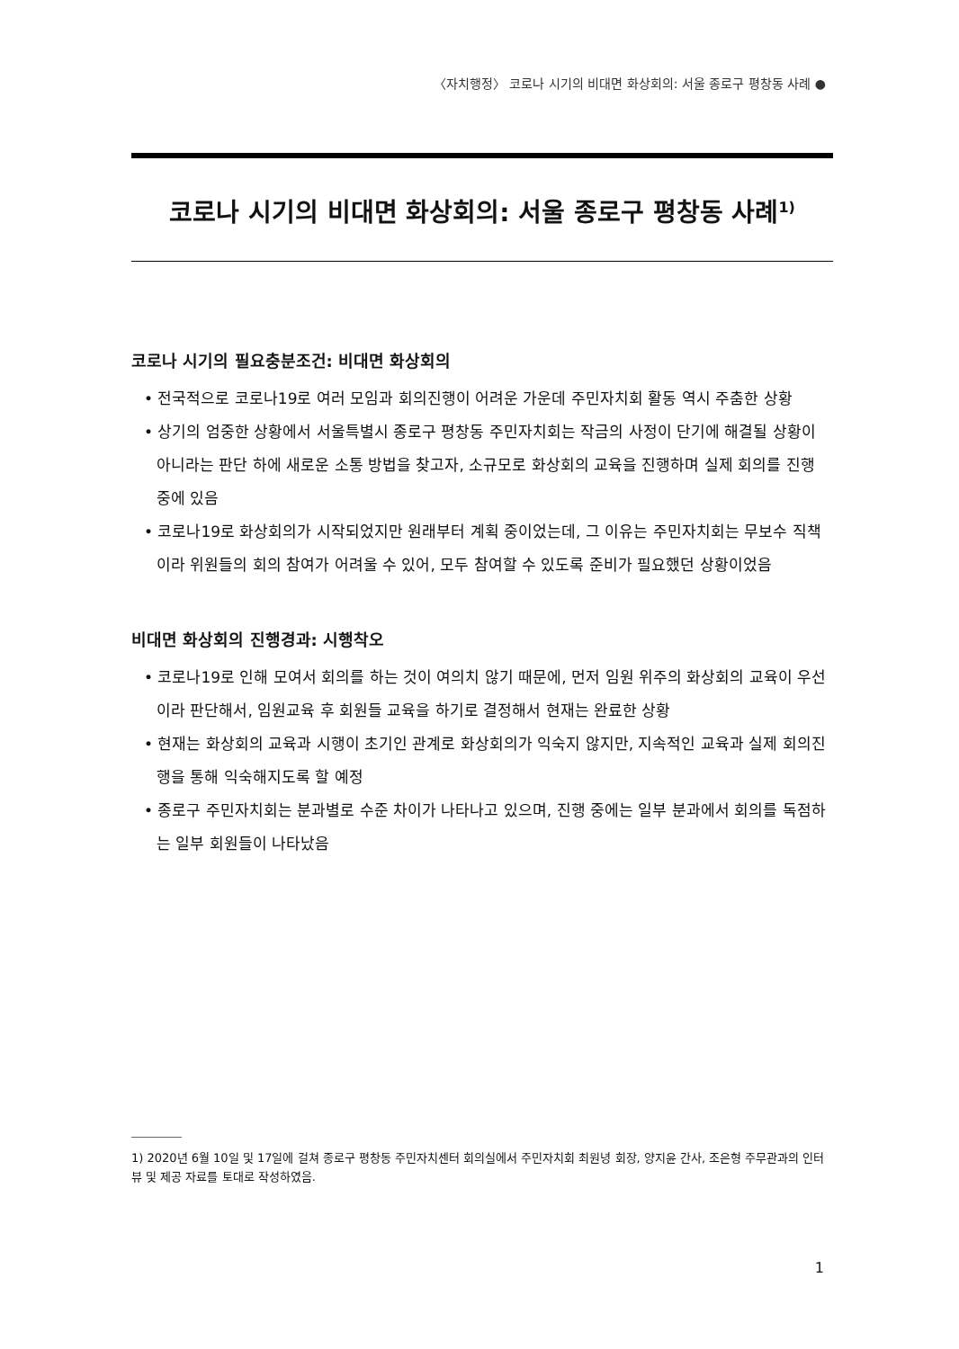〈자치행정〉 코로나 시기의 비대면 화상회의: 서울 종로구 평창동 사례 ●
코로나 시기의 비대면 화상회의: 서울 종로구 평창동 사례<sup>1)</sup>
코로나 시기의 필요충분조건: 비대면 화상회의
• 전국적으로 코로나19로 여러 모임과 회의진행이 어려운 가운데 주민자치회 활동 역시 주춤한 상황
• 상기의 엄중한 상황에서 서울특별시 종로구 평창동 주민자치회는 작금의 사정이 단기에 해결될 상황이 아니라는 판단 하에 새로운 소통 방법을 찾고자, 소규모로 화상회의 교육을 진행하며 실제 회의를 진행 중에 있음
• 코로나19로 화상회의가 시작되었지만 원래부터 계획 중이었는데, 그 이유는 주민자치회는 무보수 직책이라 위원들의 회의 참여가 어려울 수 있어, 모두 참여할 수 있도록 준비가 필요했던 상황이었음
비대면 화상회의 진행경과: 시행착오
• 코로나19로 인해 모여서 회의를 하는 것이 여의치 않기 때문에, 먼저 임원 위주의 화상회의 교육이 우선이라 판단해서, 임원교육 후 회원들 교육을 하기로 결정해서 현재는 완료한 상황
• 현재는 화상회의 교육과 시행이 초기인 관계로 화상회의가 익숙지 않지만, 지속적인 교육과 실제 회의진행을 통해 익숙해지도록 할 예정
• 종로구 주민자치회는 분과별로 수준 차이가 나타나고 있으며, 진행 중에는 일부 분과에서 회의를 독점하는 일부 회원들이 나타났음
1) 2020년 6월 10일 및 17일에 걸쳐 종로구 평창동 주민자치센터 회의실에서 주민자치회 최원녕 회장, 양지윤 간사, 조은형 주무관과의 인터뷰 및 제공 자료를 토대로 작성하였음.
1